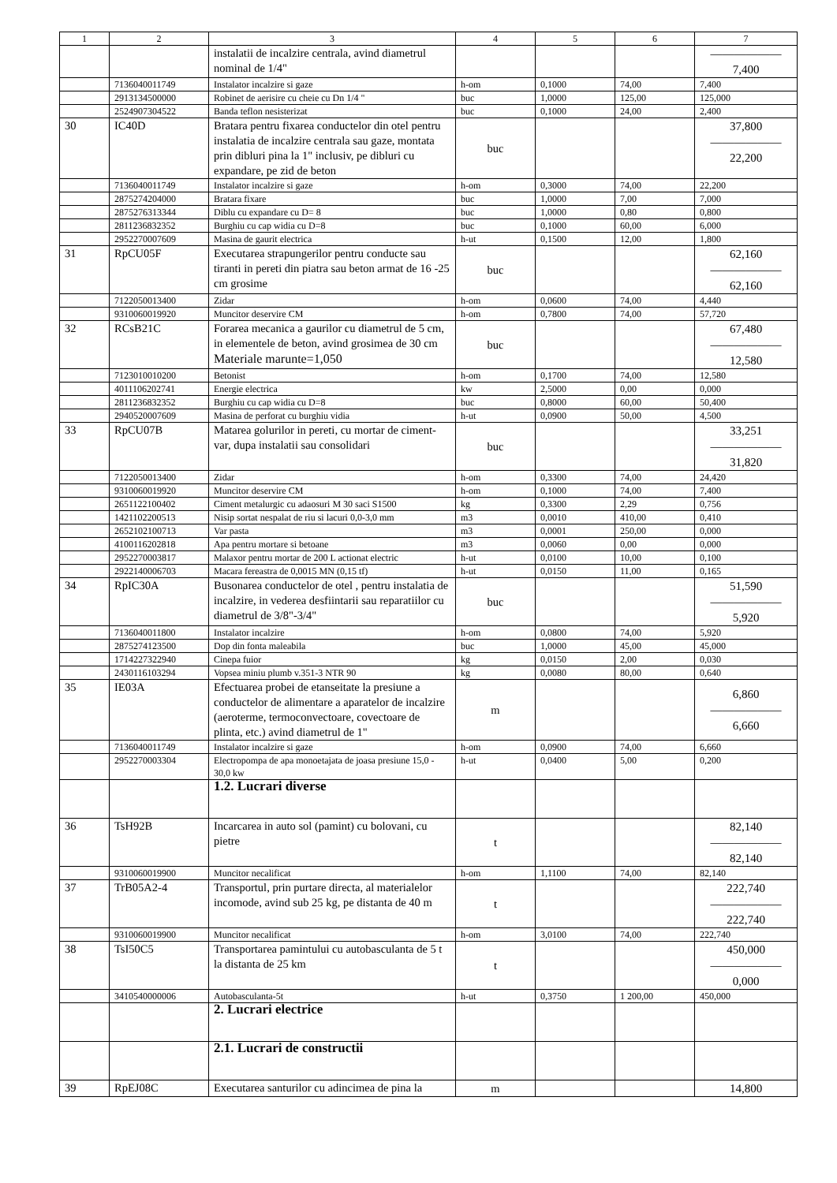| 1 | 2 | 3 | 4 | 5 | 6 | 7 |
| --- | --- | --- | --- | --- | --- | --- |
| | | instalatii de incalzire centrala, avind diametrul nominal de 1/4" | | | | —————— 7,400 |
| | 7136040011749 | Instalator incalzire si gaze | h-om | 0,1000 | 74,00 | 7,400 |
| | 2913134500000 | Robinet de aerisire cu cheie cu Dn 1/4 " | buc | 1,0000 | 125,00 | 125,000 |
| | 2524907304522 | Banda teflon nesisterizat | buc | 0,1000 | 24,00 | 2,400 |
| 30 | IC40D | Bratara pentru fixarea conductelor din otel pentru instalatia de incalzire centrala sau gaze, montata prin dibluri pina la 1" inclusiv, pe dibluri cu expandare, pe zid de beton | buc | | | 37,800 —————— 22,200 |
| | 7136040011749 | Instalator incalzire si gaze | h-om | 0,3000 | 74,00 | 22,200 |
| | 2875274204000 | Bratara fixare | buc | 1,0000 | 7,00 | 7,000 |
| | 2875276313344 | Diblu cu expandare cu D= 8 | buc | 1,0000 | 0,80 | 0,800 |
| | 2811236832352 | Burghiu cu cap widia cu D=8 | buc | 0,1000 | 60,00 | 6,000 |
| | 2952270007609 | Masina de gaurit electrica | h-ut | 0,1500 | 12,00 | 1,800 |
| 31 | RpCU05F | Executarea strapungerilor pentru conducte sau tiranti in pereti din piatra sau beton armat de 16 -25 cm grosime | buc | | | 62,160 —————— 62,160 |
| | 7122050013400 | Zidar | h-om | 0,0600 | 74,00 | 4,440 |
| | 9310060019920 | Muncitor deservire CM | h-om | 0,7800 | 74,00 | 57,720 |
| 32 | RCsB21C | Forarea mecanica a gaurilor cu diametrul de 5 cm, in elementele de beton, avind grosimea de 30 cm Materiale marunte=1,050 | buc | | | 67,480 —————— 12,580 |
| | 7123010010200 | Betonist | h-om | 0,1700 | 74,00 | 12,580 |
| | 4011106202741 | Energie electrica | kw | 2,5000 | 0,00 | 0,000 |
| | 2811236832352 | Burghiu cu cap widia cu D=8 | buc | 0,8000 | 60,00 | 50,400 |
| | 2940520007609 | Masina de perforat cu burghiu vidia | h-ut | 0,0900 | 50,00 | 4,500 |
| 33 | RpCU07B | Matarea golurilor in pereti, cu mortar de ciment-var, dupa instalatii sau consolidari | buc | | | 33,251 —————— 31,820 |
| | 7122050013400 | Zidar | h-om | 0,3300 | 74,00 | 24,420 |
| | 9310060019920 | Muncitor deservire CM | h-om | 0,1000 | 74,00 | 7,400 |
| | 2651122100402 | Ciment metalurgic cu adaosuri M 30 saci S1500 | kg | 0,3300 | 2,29 | 0,756 |
| | 1421102200513 | Nisip sortat nespalat de riu si lacuri 0,0-3,0 mm | m3 | 0,0010 | 410,00 | 0,410 |
| | 2652102100713 | Var pasta | m3 | 0,0001 | 250,00 | 0,000 |
| | 4100116202818 | Apa pentru mortare si betoane | m3 | 0,0060 | 0,00 | 0,000 |
| | 2952270003817 | Malaxor pentru mortar de 200 L actionat electric | h-ut | 0,0100 | 10,00 | 0,100 |
| | 2922140006703 | Macara fereastra de 0,0015 MN (0,15 tf) | h-ut | 0,0150 | 11,00 | 0,165 |
| 34 | RpIC30A | Busonarea conductelor de otel , pentru instalatia de incalzire, in vederea desfiintarii sau reparatiilor cu diametrul de 3/8"-3/4" | buc | | | 51,590 —————— 5,920 |
| | 7136040011800 | Instalator incalzire | h-om | 0,0800 | 74,00 | 5,920 |
| | 2875274123500 | Dop din fonta maleabila | buc | 1,0000 | 45,00 | 45,000 |
| | 1714227322940 | Cinepa fuior | kg | 0,0150 | 2,00 | 0,030 |
| | 2430116103294 | Vopsea miniu plumb v.351-3 NTR 90 | kg | 0,0080 | 80,00 | 0,640 |
| 35 | IE03A | Efectuarea probei de etanseitate la presiune a conductelor de alimentare a aparatelor de incalzire (aeroterme, termoconvectoare, covectoare de plinta, etc.) avind diametrul de 1" | m | | | 6,860 —————— 6,660 |
| | 7136040011749 | Instalator incalzire si gaze | h-om | 0,0900 | 74,00 | 6,660 |
| | 2952270003304 | Electropompa de apa monoetajata de joasa presiune 15,0 - 30,0 kw | h-ut | 0,0400 | 5,00 | 0,200 |
| | | 1.2. Lucrari diverse | | | | |
| 36 | TsH92B | Incarcarea in auto sol (pamint) cu bolovani, cu pietre | t | | | 82,140 —————— 82,140 |
| | 9310060019900 | Muncitor necalificat | h-om | 1,1100 | 74,00 | 82,140 |
| 37 | TrB05A2-4 | Transportul, prin purtare directa, al materialelor incomode, avind sub 25 kg, pe distanta de 40 m | t | | | 222,740 —————— 222,740 |
| | 9310060019900 | Muncitor necalificat | h-om | 3,0100 | 74,00 | 222,740 |
| 38 | TsI50C5 | Transportarea pamintului cu autobasculanta de 5 t la distanta de 25 km | t | | | 450,000 —————— 0,000 |
| | 3410540000006 | Autobasculanta-5t | h-ut | 0,3750 | 1 200,00 | 450,000 |
| | | 2. Lucrari electrice | | | | |
| | | 2.1. Lucrari de constructii | | | | |
| 39 | RpEJ08C | Executarea santurilor cu adincimea de pina la | m | | | 14,800 |